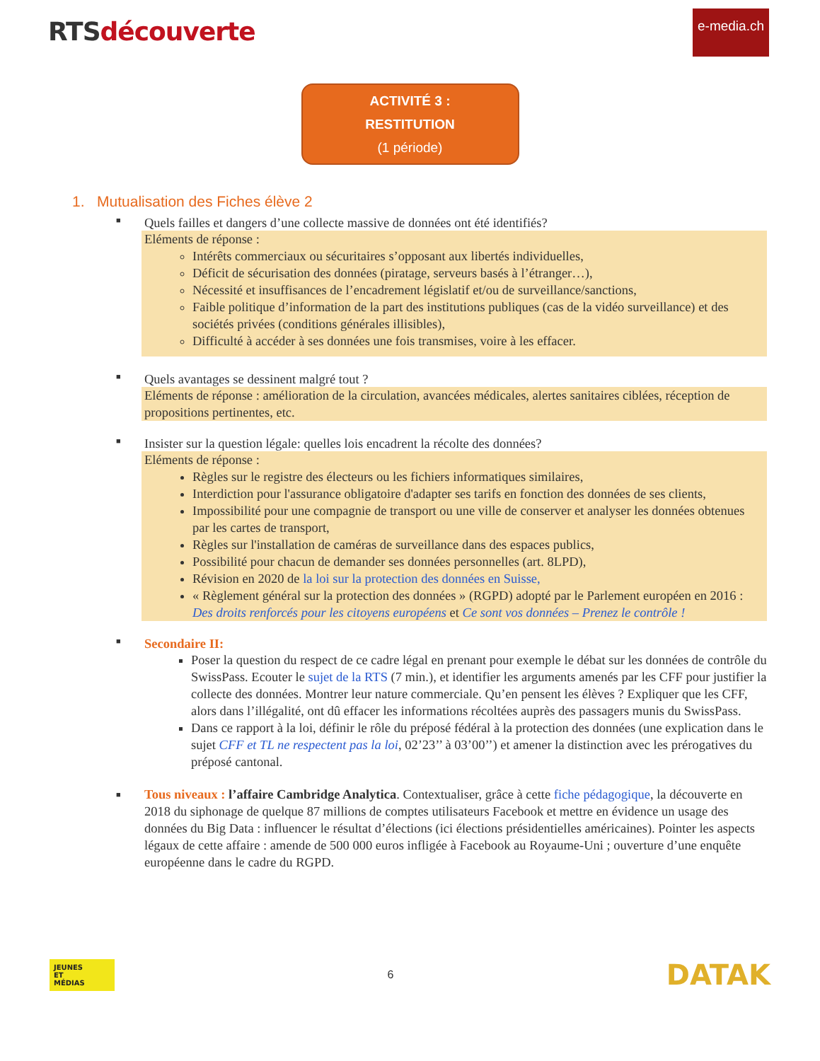RTSdécouverte
e-media.ch
ACTIVITÉ 3 :
RESTITUTION
(1 période)
1. Mutualisation des Fiches élève 2
■
Quels failles et dangers d’une collecte massive de données ont été identifiés?
Eléments de réponse :
Intérêts commerciaux ou sécuritaires s’opposant aux libertés individuelles,
Déficit de sécurisation des données (piratage, serveurs basés à l’étranger…),
Nécessité et insuffisances de l’encadrement législatif et/ou de surveillance/sanctions,
Faible politique d’information de la part des institutions publiques (cas de la vidéo surveillance) et des sociétés privées (conditions générales illisibles),
Difficulté à accéder à ses données une fois transmises, voire à les effacer.
■
Quels avantages se dessinent malgré tout ?
Eléments de réponse : amélioration de la circulation, avancées médicales, alertes sanitaires ciblées, réception de propositions pertinentes, etc.
■
Insister sur la question légale: quelles lois encadrent la récolte des données?
Eléments de réponse :
Règles sur le registre des électeurs ou les fichiers informatiques similaires,
Interdiction pour l'assurance obligatoire d'adapter ses tarifs en fonction des données de ses clients,
Impossibilité pour une compagnie de transport ou une ville de conserver et analyser les données obtenues par les cartes de transport,
Règles sur l'installation de caméras de surveillance dans des espaces publics,
Possibilité pour chacun de demander ses données personnelles (art. 8LPD),
Révision en 2020 de la loi sur la protection des données en Suisse,
« Règlement général sur la protection des données » (RGPD) adopté par le Parlement européen en 2016 : Des droits renforcés pour les citoyens européens et Ce sont vos données – Prenez le contrôle !
■
Secondaire II:
Poser la question du respect de ce cadre légal en prenant pour exemple le débat sur les données de contrôle du SwissPass. Ecouter le sujet de la RTS (7 min.), et identifier les arguments amenés par les CFF pour justifier la collecte des données. Montrer leur nature commerciale. Qu’en pensent les élèves ? Expliquer que les CFF, alors dans l’illégalité, ont dû effacer les informations récoltées auprès des passagers munis du SwissPass.
Dans ce rapport à la loi, définir le rôle du préposé fédéral à la protection des données (une explication dans le sujet CFF et TL ne respectent pas la loi, 02’23’’ à 03’00’’) et amener la distinction avec les prérogatives du préposé cantonal.
■
Tous niveaux : l’affaire Cambridge Analytica. Contextualiser, grâce à cette fiche pédagogique, la découverte en 2018 du siphonage de quelque 87 millions de comptes utilisateurs Facebook et mettre en évidence un usage des données du Big Data : influencer le résultat d’élections (ici élections présidentielles américaines). Pointer les aspects légaux de cette affaire : amende de 500 000 euros infligée à Facebook au Royaume-Uni ; ouverture d’une enquête européenne dans le cadre du RGPD.
JEUNES
ET
MÉDIAS
6
DATAK